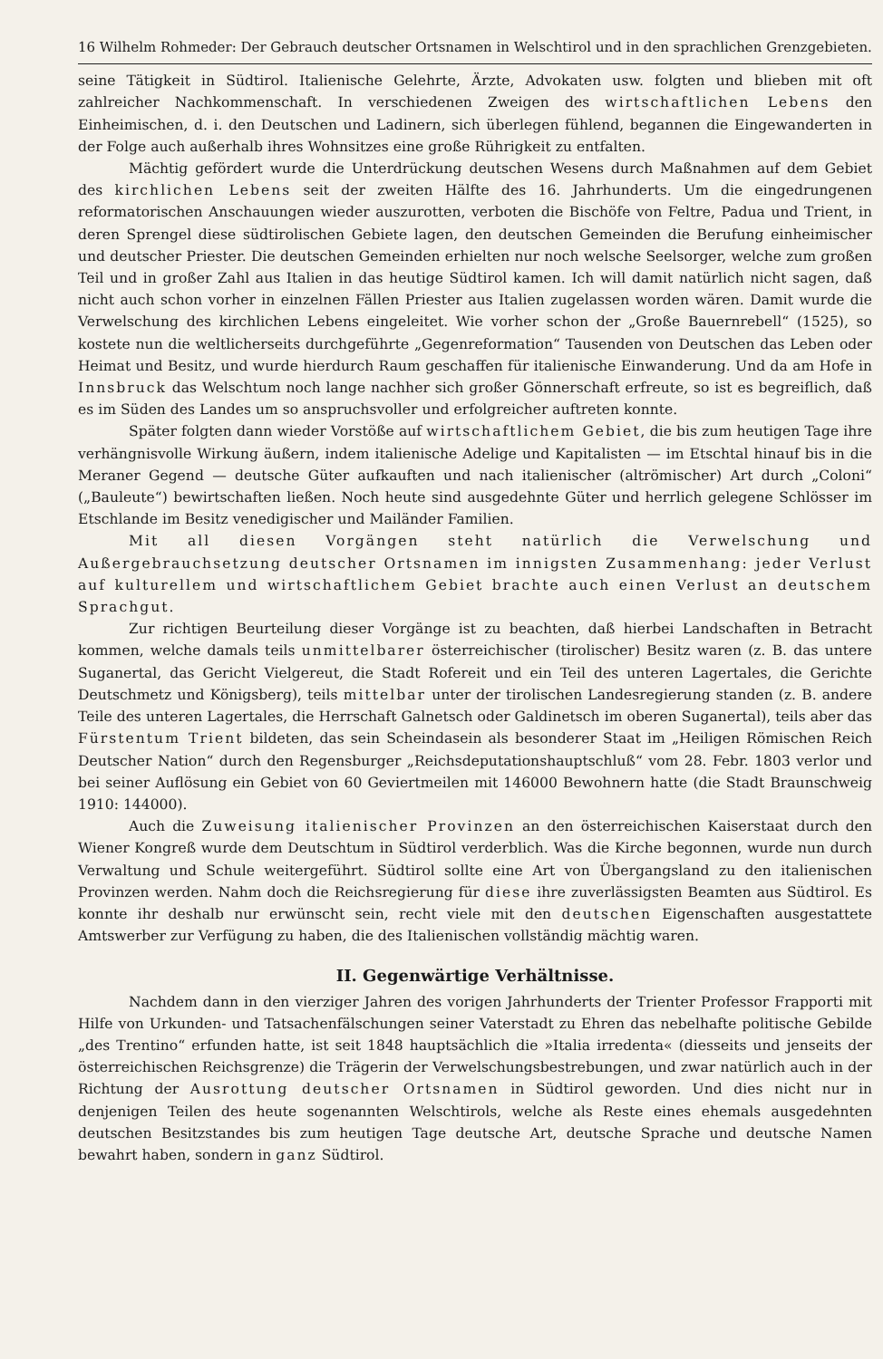16 Wilhelm Rohmeder: Der Gebrauch deutscher Ortsnamen in Welschtirol und in den sprachlichen Grenzgebieten.
seine Tätigkeit in Südtirol. Italienische Gelehrte, Ärzte, Advokaten usw. folgten und blieben mit oft zahlreicher Nachkommenschaft. In verschiedenen Zweigen des wirtschaftlichen Lebens den Einheimischen, d. i. den Deutschen und Ladinern, sich überlegen fühlend, begannen die Eingewanderten in der Folge auch außerhalb ihres Wohnsitzes eine große Rührigkeit zu entfalten.
Mächtig gefördert wurde die Unterdrückung deutschen Wesens durch Maßnahmen auf dem Gebiet des kirchlichen Lebens seit der zweiten Hälfte des 16. Jahrhunderts. Um die eingedrungenen reformatorischen Anschauungen wieder auszurotten, verboten die Bischöfe von Feltre, Padua und Trient, in deren Sprengel diese südtirolischen Gebiete lagen, den deutschen Gemeinden die Berufung einheimischer und deutscher Priester. Die deutschen Gemeinden erhielten nur noch welsche Seelsorger, welche zum großen Teil und in großer Zahl aus Italien in das heutige Südtirol kamen. Ich will damit natürlich nicht sagen, daß nicht auch schon vorher in einzelnen Fällen Priester aus Italien zugelassen worden wären. Damit wurde die Verwelschung des kirchlichen Lebens eingeleitet. Wie vorher schon der „Große Bauernrebell“ (1525), so kostete nun die weltlicherseits durchgeführte „Gegenreformation“ Tausenden von Deutschen das Leben oder Heimat und Besitz, und wurde hierdurch Raum geschaffen für italienische Einwanderung. Und da am Hofe in Innsbruck das Welschtum noch lange nachher sich großer Gönnerschaft erfreute, so ist es begreiflich, daß es im Süden des Landes um so anspruchsvoller und erfolgreicher auftreten konnte.
Später folgten dann wieder Vorstöße auf wirtschaftlichem Gebiet, die bis zum heutigen Tage ihre verhängnisvolle Wirkung äußern, indem italienische Adelige und Kapitalisten — im Etschtal hinauf bis in die Meraner Gegend — deutsche Güter aufkauften und nach italienischer (altrömischer) Art durch „Coloni“ („Bauleute“) bewirtschaften ließen. Noch heute sind ausgedehnte Güter und herrlich gelegene Schlösser im Etschlande im Besitz venedigischer und Mailänder Familien.
Mit all diesen Vorgängen steht natürlich die Verwelschung und Außergebrauchsetzung deutscher Ortsnamen im innigsten Zusammenhang: jeder Verlust auf kulturellem und wirtschaftlichem Gebiet brachte auch einen Verlust an deutschem Sprachgut.
Zur richtigen Beurteilung dieser Vorgänge ist zu beachten, daß hierbei Landschaften in Betracht kommen, welche damals teils unmittelbarer österreichischer (tirolischer) Besitz waren (z. B. das untere Suganertal, das Gericht Vielgereut, die Stadt Rofereit und ein Teil des unteren Lagertales, die Gerichte Deutschmetz und Königsberg), teils mittelbar unter der tirolischen Landesregierung standen (z. B. andere Teile des unteren Lagertales, die Herrschaft Galnetsch oder Galdinetsch im oberen Suganertal), teils aber das Fürstentum Trient bildeten, das sein Scheindasein als besonderer Staat im „Heiligen Römischen Reich Deutscher Nation“ durch den Regensburger „Reichsdeputationshauptschluß“ vom 28. Febr. 1803 verlor und bei seiner Auflösung ein Gebiet von 60 Geviertmeilen mit 146000 Bewohnern hatte (die Stadt Braunschweig 1910: 144000).
Auch die Zuweisung italienischer Provinzen an den österreichischen Kaiserstaat durch den Wiener Kongreß wurde dem Deutschtum in Südtirol verderblich. Was die Kirche begonnen, wurde nun durch Verwaltung und Schule weitergeführt. Südtirol sollte eine Art von Übergangsland zu den italienischen Provinzen werden. Nahm doch die Reichsregierung für diese ihre zuverlässigsten Beamten aus Südtirol. Es konnte ihr deshalb nur erwünscht sein, recht viele mit den deutschen Eigenschaften ausgestattete Amtswerber zur Verfügung zu haben, die des Italienischen vollständig mächtig waren.
II. Gegenwärtige Verhältnisse.
Nachdem dann in den vierziger Jahren des vorigen Jahrhunderts der Trienter Professor Frapporti mit Hilfe von Urkunden- und Tatsachenfälschungen seiner Vaterstadt zu Ehren das nebelhafte politische Gebilde „des Trentino“ erfunden hatte, ist seit 1848 hauptsächlich die »Italia irredenta« (diesseits und jenseits der österreichischen Reichsgrenze) die Trägerin der Verwelschungsbestrebungen, und zwar natürlich auch in der Richtung der Ausrottung deutscher Ortsnamen in Südtirol geworden. Und dies nicht nur in denjenigen Teilen des heute sogenannten Welschtirols, welche als Reste eines ehemals ausgedehnten deutschen Besitzstandes bis zum heutigen Tage deutsche Art, deutsche Sprache und deutsche Namen bewahrt haben, sondern in ganz Südtirol.